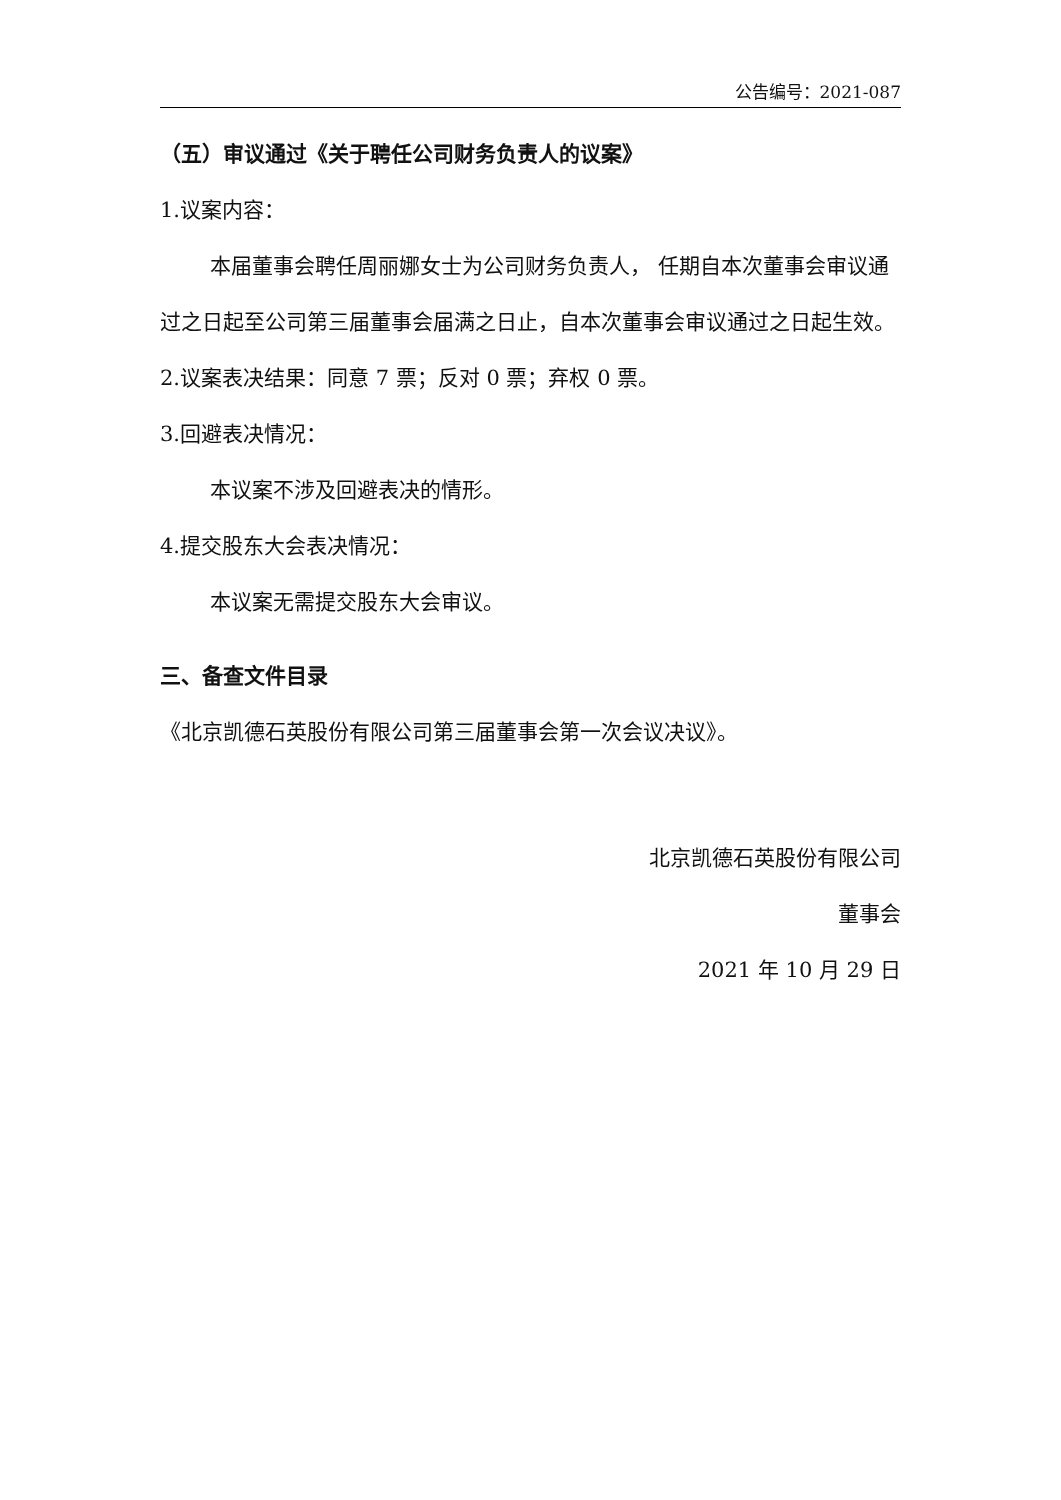公告编号：2021-087
（五）审议通过《关于聘任公司财务负责人的议案》
1.议案内容：
本届董事会聘任周丽娜女士为公司财务负责人， 任期自本次董事会审议通过之日起至公司第三届董事会届满之日止，自本次董事会审议通过之日起生效。
2.议案表决结果：同意 7 票；反对 0 票；弃权 0 票。
3.回避表决情况：
本议案不涉及回避表决的情形。
4.提交股东大会表决情况：
本议案无需提交股东大会审议。
三、备查文件目录
《北京凯德石英股份有限公司第三届董事会第一次会议决议》。
北京凯德石英股份有限公司
董事会
2021 年 10 月 29 日